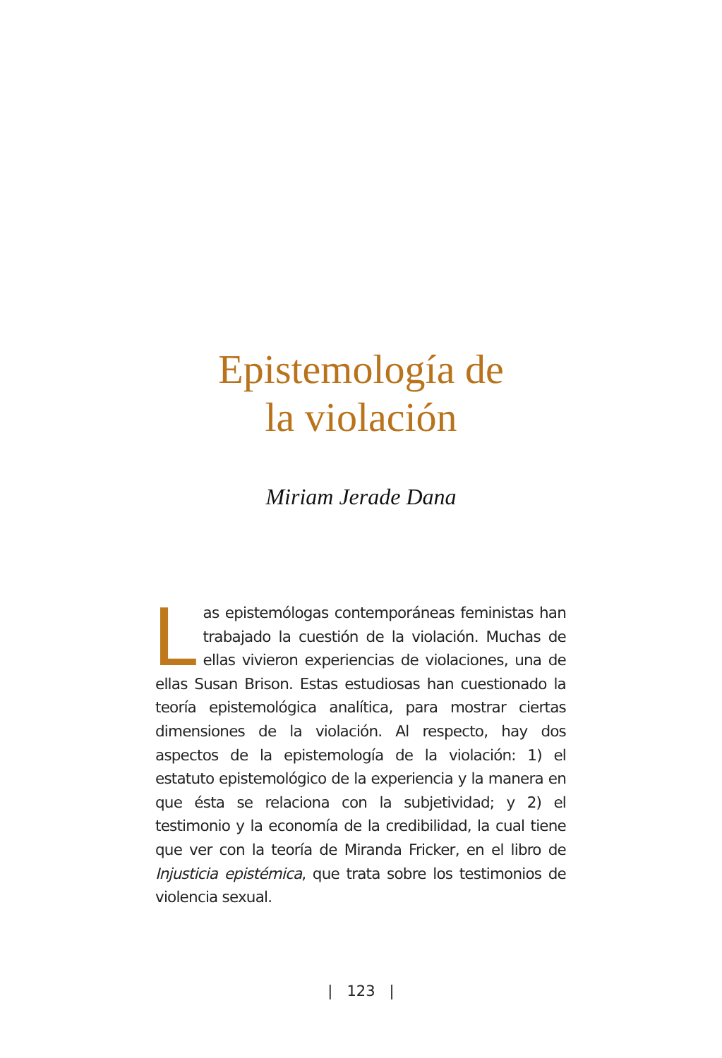Epistemología de
la violación
Miriam Jerade Dana
Las epistemólogas contemporáneas feministas han trabajado la cuestión de la violación. Muchas de ellas vivieron experiencias de violaciones, una de ellas Susan Brison. Estas estudiosas han cuestionado la teoría epistemológica analítica, para mostrar ciertas dimensiones de la violación. Al respecto, hay dos aspectos de la epistemología de la violación: 1) el estatuto epistemológico de la experiencia y la manera en que ésta se relaciona con la subjetividad; y 2) el testimonio y la economía de la credibilidad, la cual tiene que ver con la teoría de Miranda Fricker, en el libro de Injusticia epistémica, que trata sobre los testimonios de violencia sexual.
| 123 |